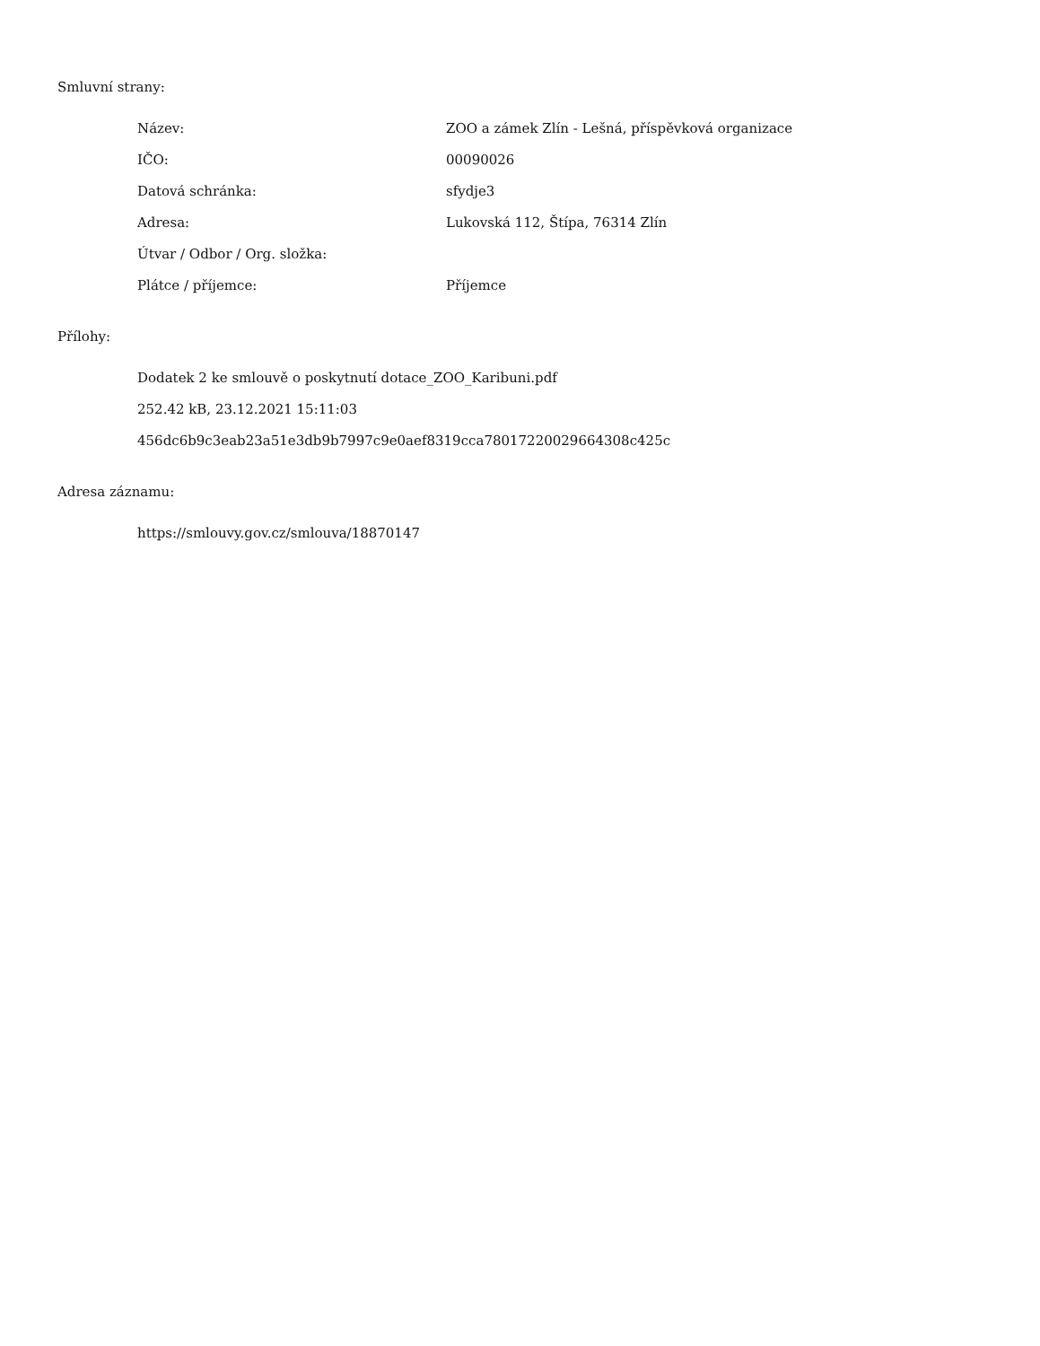Smluvní strany:
| Název: | ZOO a zámek Zlín - Lešná, příspěvková organizace |
| IČO: | 00090026 |
| Datová schránka: | sfydje3 |
| Adresa: | Lukovská 112, Štípa, 76314 Zlín |
| Útvar / Odbor / Org. složka: | |
| Plátce / příjemce: | Příjemce |
Přílohy:
Dodatek 2 ke smlouvě o poskytnutí dotace_ZOO_Karibuni.pdf
252.42 kB, 23.12.2021 15:11:03
456dc6b9c3eab23a51e3db9b7997c9e0aef8319cca78017220029664308c425c
Adresa záznamu:
https://smlouvy.gov.cz/smlouva/18870147